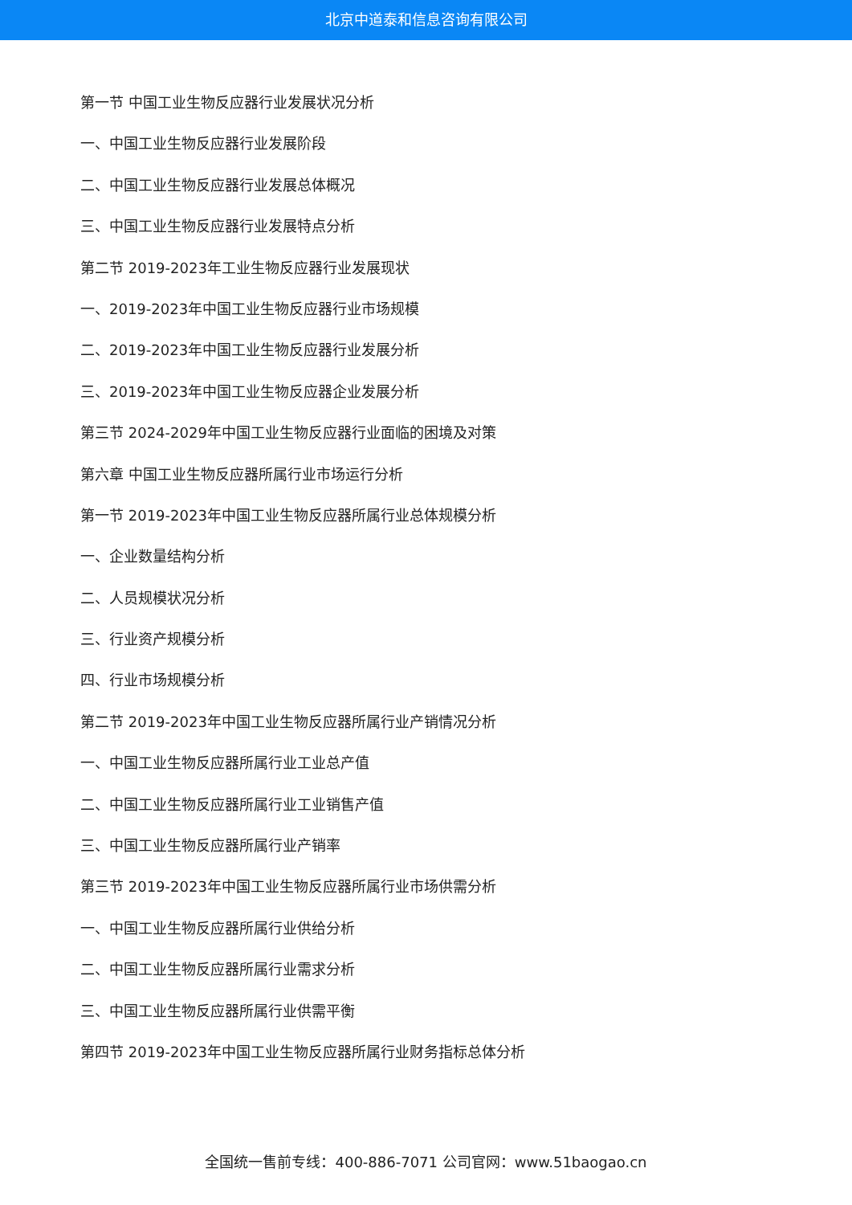北京中道泰和信息咨询有限公司
第一节 中国工业生物反应器行业发展状况分析
一、中国工业生物反应器行业发展阶段
二、中国工业生物反应器行业发展总体概况
三、中国工业生物反应器行业发展特点分析
第二节 2019-2023年工业生物反应器行业发展现状
一、2019-2023年中国工业生物反应器行业市场规模
二、2019-2023年中国工业生物反应器行业发展分析
三、2019-2023年中国工业生物反应器企业发展分析
第三节 2024-2029年中国工业生物反应器行业面临的困境及对策
第六章 中国工业生物反应器所属行业市场运行分析
第一节 2019-2023年中国工业生物反应器所属行业总体规模分析
一、企业数量结构分析
二、人员规模状况分析
三、行业资产规模分析
四、行业市场规模分析
第二节 2019-2023年中国工业生物反应器所属行业产销情况分析
一、中国工业生物反应器所属行业工业总产值
二、中国工业生物反应器所属行业工业销售产值
三、中国工业生物反应器所属行业产销率
第三节 2019-2023年中国工业生物反应器所属行业市场供需分析
一、中国工业生物反应器所属行业供给分析
二、中国工业生物反应器所属行业需求分析
三、中国工业生物反应器所属行业供需平衡
第四节 2019-2023年中国工业生物反应器所属行业财务指标总体分析
全国统一售前专线：400-886-7071 公司官网：www.51baogao.cn